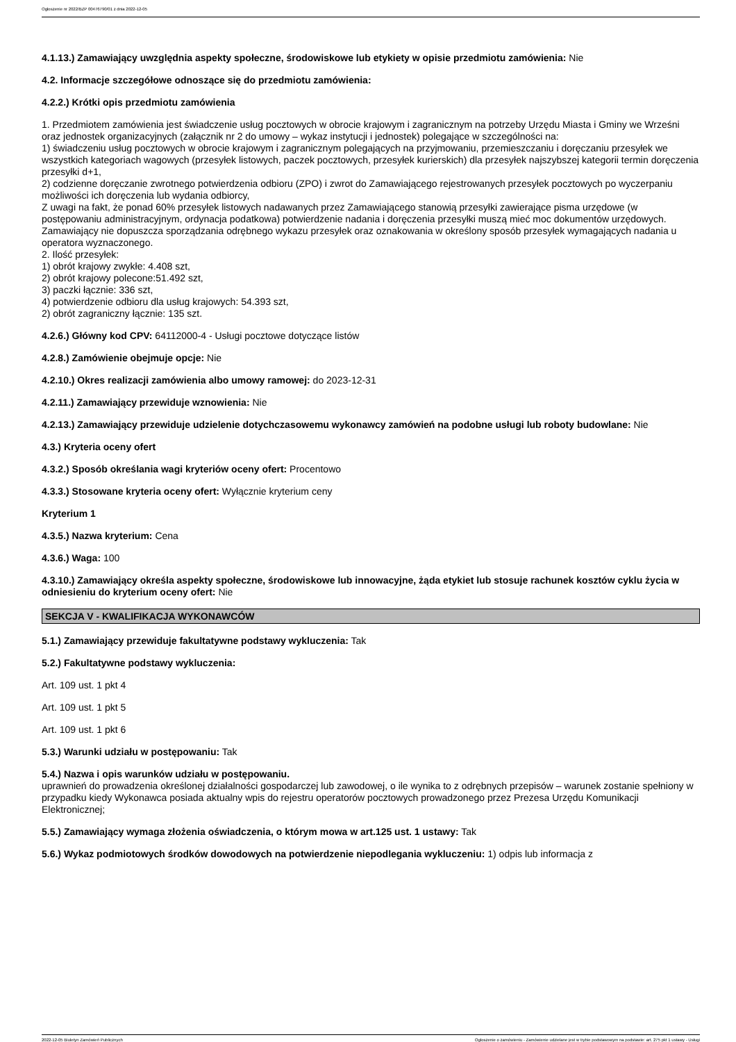Ogłoszenie nr 2022/BZP 00476790/01 z dnia 2022-12-05
4.1.13.) Zamawiający uwzględnia aspekty społeczne, środowiskowe lub etykiety w opisie przedmiotu zamówienia: Nie
4.2. Informacje szczegółowe odnoszące się do przedmiotu zamówienia:
4.2.2.) Krótki opis przedmiotu zamówienia
1. Przedmiotem zamówienia jest świadczenie usług pocztowych w obrocie krajowym i zagranicznym na potrzeby Urzędu Miasta i Gminy we Wrześni oraz jednostek organizacyjnych (załącznik nr 2 do umowy – wykaz instytucji i jednostek) polegające w szczególności na:
1) świadczeniu usług pocztowych w obrocie krajowym i zagranicznym polegających na przyjmowaniu, przemieszczaniu i doręczaniu przesyłek we wszystkich kategoriach wagowych (przesyłek listowych, paczek pocztowych, przesyłek kurierskich) dla przesyłek najszybszej kategorii termin doręczenia przesyłki d+1,
2) codzienne doręczanie zwrotnego potwierdzenia odbioru (ZPO) i zwrot do Zamawiającego rejestrowanych przesyłek pocztowych po wyczerpaniu możliwości ich doręczenia lub wydania odbiorcy,
Z uwagi na fakt, że ponad 60% przesyłek listowych nadawanych przez Zamawiającego stanowią przesyłki zawierające pisma urzędowe (w postępowaniu administracyjnym, ordynacja podatkowa) potwierdzenie nadania i doręczenia przesyłki muszą mieć moc dokumentów urzędowych. Zamawiający nie dopuszcza sporządzania odrębnego wykazu przesyłek oraz oznakowania w określony sposób przesyłek wymagających nadania u operatora wyznaczonego.
2. Ilość przesyłek:
1) obrót krajowy zwykłe: 4.408 szt,
2) obrót krajowy polecone:51.492 szt,
3) paczki łącznie: 336 szt,
4) potwierdzenie odbioru dla usług krajowych: 54.393 szt,
2) obrót zagraniczny łącznie: 135 szt.
4.2.6.) Główny kod CPV: 64112000-4 - Usługi pocztowe dotyczące listów
4.2.8.) Zamówienie obejmuje opcje: Nie
4.2.10.) Okres realizacji zamówienia albo umowy ramowej: do 2023-12-31
4.2.11.) Zamawiający przewiduje wznowienia: Nie
4.2.13.) Zamawiający przewiduje udzielenie dotychczasowemu wykonawcy zamówień na podobne usługi lub roboty budowlane: Nie
4.3.) Kryteria oceny ofert
4.3.2.) Sposób określania wagi kryteriów oceny ofert: Procentowo
4.3.3.) Stosowane kryteria oceny ofert: Wyłącznie kryterium ceny
Kryterium 1
4.3.5.) Nazwa kryterium: Cena
4.3.6.) Waga: 100
4.3.10.) Zamawiający określa aspekty społeczne, środowiskowe lub innowacyjne, żąda etykiet lub stosuje rachunek kosztów cyklu życia w odniesieniu do kryterium oceny ofert: Nie
SEKCJA V - KWALIFIKACJA WYKONAWCÓW
5.1.) Zamawiający przewiduje fakultatywne podstawy wykluczenia: Tak
5.2.) Fakultatywne podstawy wykluczenia:
Art. 109 ust. 1 pkt 4
Art. 109 ust. 1 pkt 5
Art. 109 ust. 1 pkt 6
5.3.) Warunki udziału w postępowaniu: Tak
5.4.) Nazwa i opis warunków udziału w postępowaniu.
uprawnień do prowadzenia określonej działalności gospodarczej lub zawodowej, o ile wynika to z odrębnych przepisów – warunek zostanie spełniony w przypadku kiedy Wykonawca posiada aktualny wpis do rejestru operatorów pocztowych prowadzonego przez Prezesa Urzędu Komunikacji Elektronicznej;
5.5.) Zamawiający wymaga złożenia oświadczenia, o którym mowa w art.125 ust. 1 ustawy: Tak
5.6.) Wykaz podmiotowych środków dowodowych na potwierdzenie niepodlegania wykluczeniu: 1) odpis lub informacja z
2022-12-05 Biuletyn Zamówień Publicznych Ogłoszenie o zamówieniu - Zamówienie udzielane jest w trybie podstawowym na podstawie: art. 275 pkt 1 ustawy - Usługi